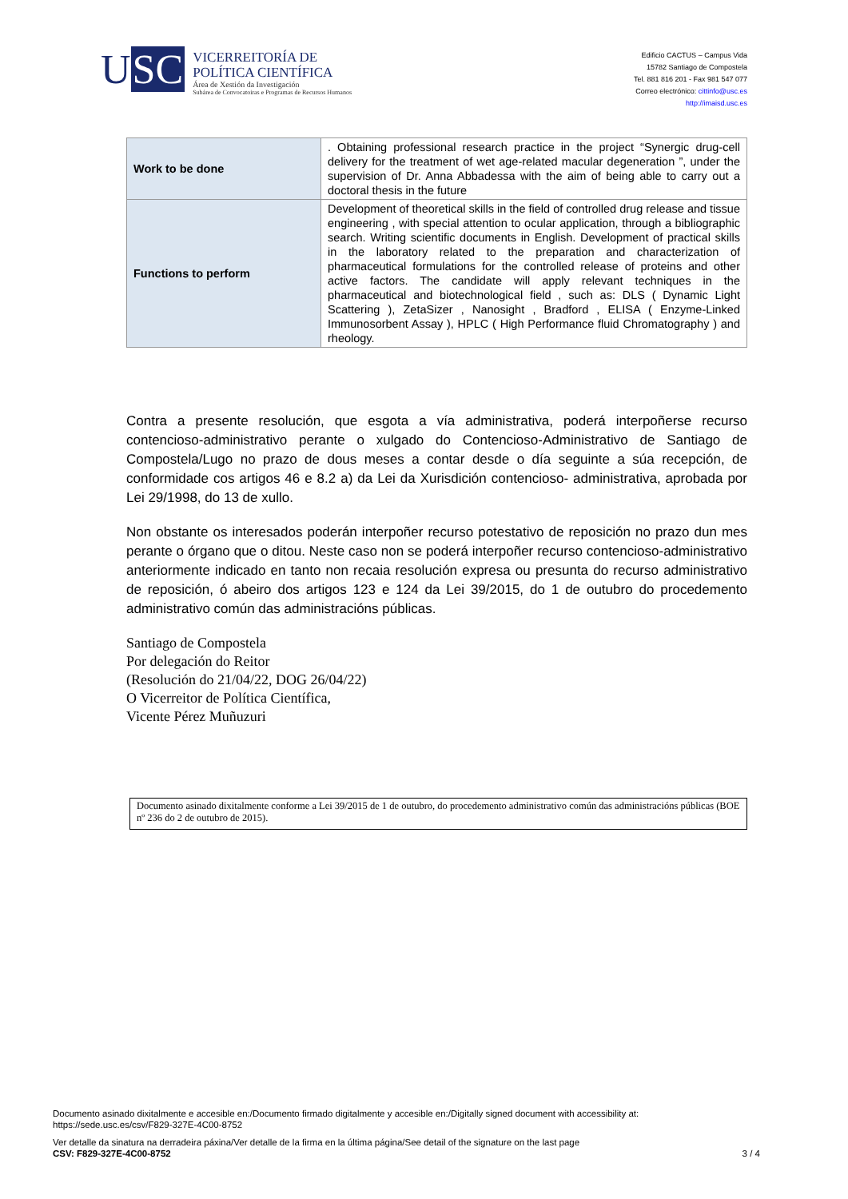USC
VICERREITORÍA DE
POLÍTICA CIENTÍFICA
Área de Xestión da Investigación
Subárea de Convocatoiras e Programas de Recursos Humanos
Edificio CACTUS – Campus Vida
15782 Santiago de Compostela
Tel. 881 816 201 - Fax 981 547 077
Correo electrónico: cittinfo@usc.es
http://imaisd.usc.es
| Work to be done | . Obtaining professional research practice in the project “Synergic drug-cell delivery for the treatment of wet age-related macular degeneration ”, under the supervision of Dr. Anna Abbadessa with the aim of being able to carry out a doctoral thesis in the future |
| Functions to perform | Development of theoretical skills in the field of controlled drug release and tissue engineering , with special attention to ocular application, through a bibliographic search. Writing scientific documents in English. Development of practical skills in the laboratory related to the preparation and characterization of pharmaceutical formulations for the controlled release of proteins and other active factors. The candidate will apply relevant techniques in the pharmaceutical and biotechnological field , such as: DLS ( Dynamic Light Scattering ), ZetaSizer , Nanosight , Bradford , ELISA ( Enzyme-Linked Immunosorbent Assay ), HPLC ( High Performance fluid Chromatography ) and rheology. |
Contra a presente resolución, que esgota a vía administrativa, poderá interpoñerse recurso contencioso-administrativo perante o xulgado do Contencioso-Administrativo de Santiago de Compostela/Lugo no prazo de dous meses a contar desde o día seguinte a súa recepción, de conformidade cos artigos 46 e 8.2 a) da Lei da Xurisdición contencioso- administrativa, aprobada por Lei 29/1998, do 13 de xullo.
Non obstante os interesados poderán interpoñer recurso potestativo de reposición no prazo dun mes perante o órgano que o ditou. Neste caso non se poderá interpoñer recurso contencioso-administrativo anteriormente indicado en tanto non recaia resolución expresa ou presunta do recurso administrativo de reposición, ó abeiro dos artigos 123 e 124 da Lei 39/2015, do 1 de outubro do procedemento administrativo común das administracións públicas.
Santiago de Compostela
Por delegación do Reitor
(Resolución do 21/04/22, DOG 26/04/22)
O Vicerreitor de Política Científica,
Vicente Pérez Muñuzuri
Documento asinado dixitalmente conforme a Lei 39/2015 de 1 de outubro, do procedemento administrativo común das administracións públicas (BOE nº 236 do 2 de outubro de 2015).
Documento asinado dixitalmente e accesible en:/Documento firmado digitalmente y accesible en:/Digitally signed document with accessibility at:
https://sede.usc.es/csv/F829-327E-4C00-8752
Ver detalle da sinatura na derradeira páxina/Ver detalle de la firma en la última página/See detail of the signature on the last page
CSV: F829-327E-4C00-8752 3 / 4